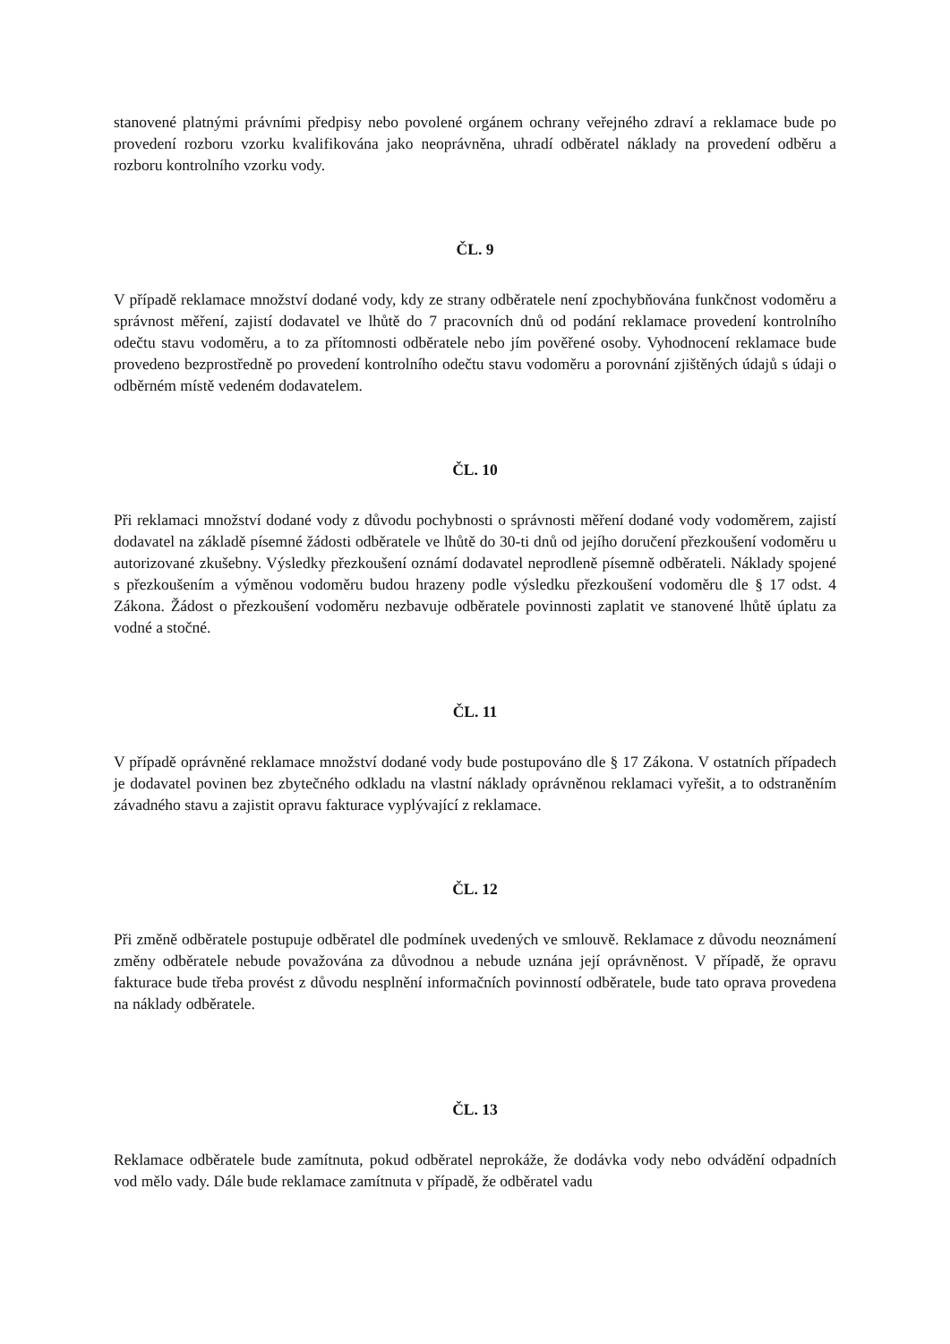stanovené platnými právními předpisy nebo povolené orgánem ochrany veřejného zdraví a reklamace bude po provedení rozboru vzorku kvalifikována jako neoprávněna, uhradí odběratel náklady na provedení odběru a rozboru kontrolního vzorku vody.
ČL. 9
V případě reklamace množství dodané vody, kdy ze strany odběratele není zpochybňována funkčnost vodoměru a správnost měření, zajistí dodavatel ve lhůtě do 7 pracovních dnů od podání reklamace provedení kontrolního odečtu stavu vodoměru, a to za přítomnosti odběratele nebo jím pověřené osoby. Vyhodnocení reklamace bude provedeno bezprostředně po provedení kontrolního odečtu stavu vodoměru a porovnání zjištěných údajů s údaji o odběrném místě vedeném dodavatelem.
ČL. 10
Při reklamaci množství dodané vody z důvodu pochybnosti o správnosti měření dodané vody vodoměrem, zajistí dodavatel na základě písemné žádosti odběratele ve lhůtě do 30-ti dnů od jejího doručení přezkoušení vodoměru u autorizované zkušebny. Výsledky přezkoušení oznámí dodavatel neprodleně písemně odběrateli. Náklady spojené s přezkoušením a výměnou vodoměru budou hrazeny podle výsledku přezkoušení vodoměru dle § 17 odst. 4 Zákona. Žádost o přezkoušení vodoměru nezbavuje odběratele povinnosti zaplatit ve stanovené lhůtě úplatu za vodné a stočné.
ČL. 11
V případě oprávněné reklamace množství dodané vody bude postupováno dle § 17 Zákona. V ostatních případech je dodavatel povinen bez zbytečného odkladu na vlastní náklady oprávněnou reklamaci vyřešit, a to odstraněním závadného stavu a zajistit opravu fakturace vyplývající z reklamace.
ČL. 12
Při změně odběratele postupuje odběratel dle podmínek uvedených ve smlouvě. Reklamace z důvodu neoznámení změny odběratele nebude považována za důvodnou a nebude uznána její oprávněnost. V případě, že opravu fakturace bude třeba provést z důvodu nesplnění informačních povinností odběratele, bude tato oprava provedena na náklady odběratele.
ČL. 13
Reklamace odběratele bude zamítnuta, pokud odběratel neprokáže, že dodávka vody nebo odvádění odpadních vod mělo vady. Dále bude reklamace zamítnuta v případě, že odběratel vadu